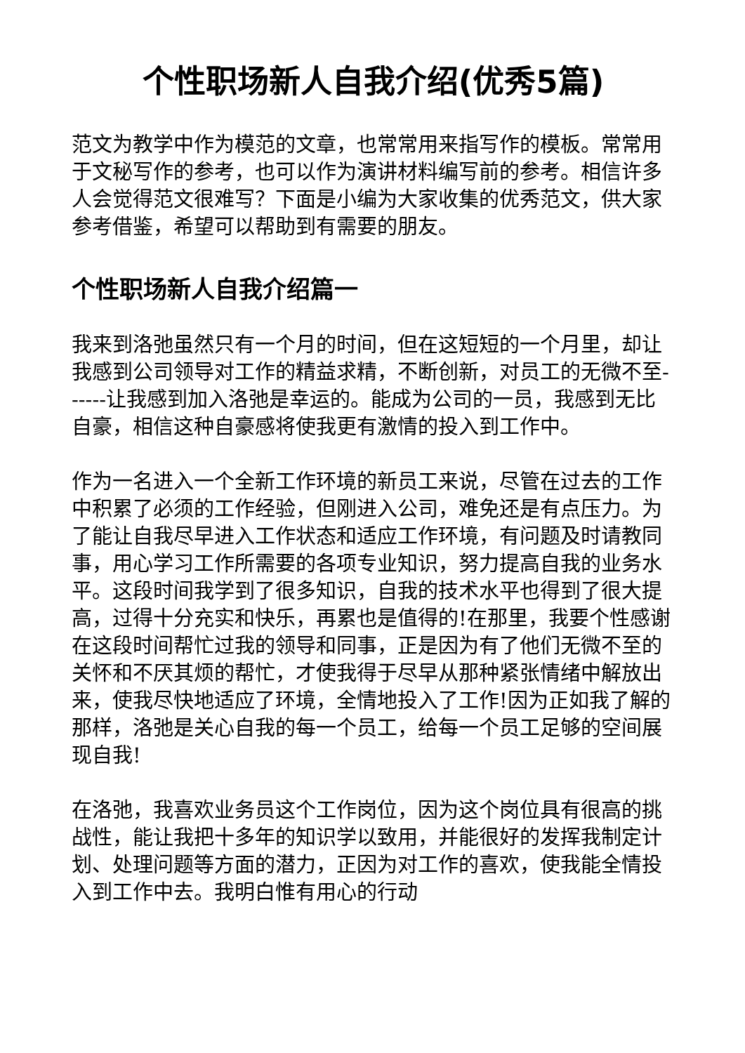个性职场新人自我介绍(优秀5篇)
范文为教学中作为模范的文章，也常常用来指写作的模板。常常用于文秘写作的参考，也可以作为演讲材料编写前的参考。相信许多人会觉得范文很难写？下面是小编为大家收集的优秀范文，供大家参考借鉴，希望可以帮助到有需要的朋友。
个性职场新人自我介绍篇一
我来到洛弛虽然只有一个月的时间，但在这短短的一个月里，却让我感到公司领导对工作的精益求精，不断创新，对员工的无微不至------让我感到加入洛弛是幸运的。能成为公司的一员，我感到无比自豪，相信这种自豪感将使我更有激情的投入到工作中。
作为一名进入一个全新工作环境的新员工来说，尽管在过去的工作中积累了必须的工作经验，但刚进入公司，难免还是有点压力。为了能让自我尽早进入工作状态和适应工作环境，有问题及时请教同事，用心学习工作所需要的各项专业知识，努力提高自我的业务水平。这段时间我学到了很多知识，自我的技术水平也得到了很大提高，过得十分充实和快乐，再累也是值得的!在那里，我要个性感谢在这段时间帮忙过我的领导和同事，正是因为有了他们无微不至的关怀和不厌其烦的帮忙，才使我得于尽早从那种紧张情绪中解放出来，使我尽快地适应了环境，全情地投入了工作!因为正如我了解的那样，洛弛是关心自我的每一个员工，给每一个员工足够的空间展现自我!
在洛弛，我喜欢业务员这个工作岗位，因为这个岗位具有很高的挑战性，能让我把十多年的知识学以致用，并能很好的发挥我制定计划、处理问题等方面的潜力，正因为对工作的喜欢，使我能全情投入到工作中去。我明白惟有用心的行动